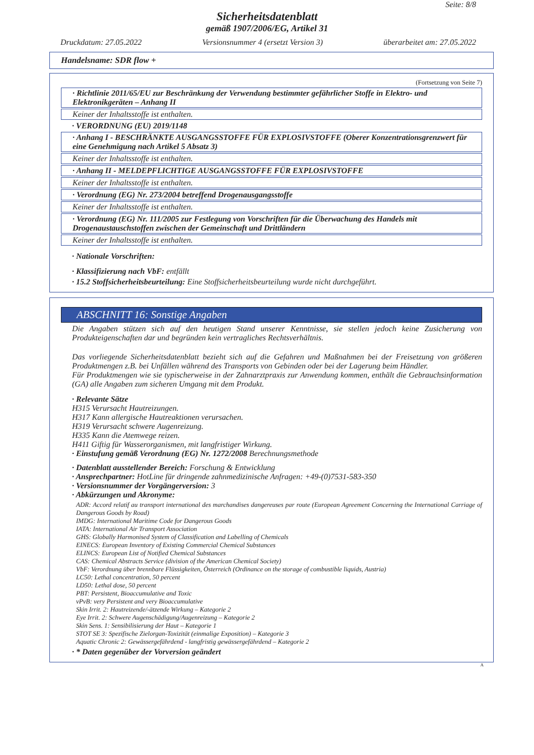Seite: 8/8
Sicherheitsdatenblatt
gemäß 1907/2006/EG, Artikel 31
Druckdatum: 27.05.2022 Versionsnummer 4 (ersetzt Version 3) überarbeitet am: 27.05.2022
Handelsname: SDR flow +
(Fortsetzung von Seite 7)
· Richtlinie 2011/65/EU zur Beschränkung der Verwendung bestimmter gefährlicher Stoffe in Elektro- und Elektronikgeräten – Anhang II
Keiner der Inhaltsstoffe ist enthalten.
· VERORDNUNG (EU) 2019/1148
· Anhang I - BESCHRÄNKTE AUSGANGSSTOFFE FÜR EXPLOSIVSTOFFE (Oberer Konzentrationsgrenzwert für eine Genehmigung nach Artikel 5 Absatz 3)
Keiner der Inhaltsstoffe ist enthalten.
· Anhang II - MELDEPFLICHTIGE AUSGANGSSTOFFE FÜR EXPLOSIVSTOFFE
Keiner der Inhaltsstoffe ist enthalten.
· Verordnung (EG) Nr. 273/2004 betreffend Drogenausgangsstoffe
Keiner der Inhaltsstoffe ist enthalten.
· Verordnung (EG) Nr. 111/2005 zur Festlegung von Vorschriften für die Überwachung des Handels mit Drogenaustauschstoffen zwischen der Gemeinschaft und Drittländern
Keiner der Inhaltsstoffe ist enthalten.
· Nationale Vorschriften:
· Klassifizierung nach VbF: entfällt
· 15.2 Stoffsicherheitsbeurteilung: Eine Stoffsicherheitsbeurteilung wurde nicht durchgeführt.
ABSCHNITT 16: Sonstige Angaben
Die Angaben stützen sich auf den heutigen Stand unserer Kenntnisse, sie stellen jedoch keine Zusicherung von Produkteigenschaften dar und begründen kein vertragliches Rechtsverhältnis.
Das vorliegende Sicherheitsdatenblatt bezieht sich auf die Gefahren und Maßnahmen bei der Freisetzung von größeren Produktmengen z.B. bei Unfällen während des Transports von Gebinden oder bei der Lagerung beim Händler.
Für Produktmengen wie sie typischerweise in der Zahnarztpraxis zur Anwendung kommen, enthält die Gebrauchsinformation (GA) alle Angaben zum sicheren Umgang mit dem Produkt.
· Relevante Sätze
H315 Verursacht Hautreizungen.
H317 Kann allergische Hautreaktionen verursachen.
H319 Verursacht schwere Augenreizung.
H335 Kann die Atemwege reizen.
H411 Giftig für Wasserorganismen, mit langfristiger Wirkung.
· Einstufung gemäß Verordnung (EG) Nr. 1272/2008 Berechnungsmethode
· Datenblatt ausstellender Bereich: Forschung & Entwicklung
· Ansprechpartner: HotLine für dringende zahnmedizinische Anfragen: +49-(0)7531-583-350
· Versionsnummer der Vorgängerversion: 3
· Abkürzungen und Akronyme:
ADR: Accord relatif au transport international des marchandises dangereuses par route (European Agreement Concerning the International Carriage of Dangerous Goods by Road)
IMDG: International Maritime Code for Dangerous Goods
IATA: International Air Transport Association
GHS: Globally Harmonised System of Classification and Labelling of Chemicals
EINECS: European Inventory of Existing Commercial Chemical Substances
ELINCS: European List of Notified Chemical Substances
CAS: Chemical Abstracts Service (division of the American Chemical Society)
VbF: Verordnung über brennbare Flüssigkeiten, Österreich (Ordinance on the storage of combustible liquids, Austria)
LC50: Lethal concentration, 50 percent
LD50: Lethal dose, 50 percent
PBT: Persistent, Bioaccumulative and Toxic
vPvB: very Persistent and very Bioaccumulative
Skin Irrit. 2: Hautreizende/-ätzende Wirkung – Kategorie 2
Eye Irrit. 2: Schwere Augenschädigung/Augenreizung – Kategorie 2
Skin Sens. 1: Sensibilisierung der Haut – Kategorie 1
STOT SE 3: Spezifische Zielorgan-Toxizität (einmalige Exposition) – Kategorie 3
Aquatic Chronic 2: Gewässergefährdend - langfristig gewässergefährdend – Kategorie 2
· * Daten gegenüber der Vorversion geändert
A